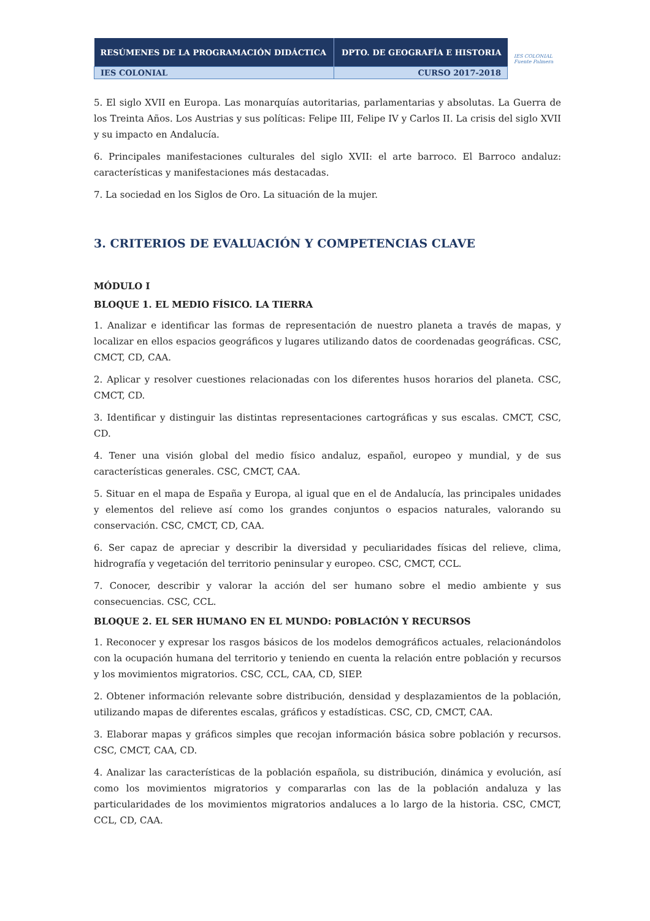| RESÚMENES DE LA PROGRAMACIÓN DIDÁCTICA | DPTO. DE GEOGRAFÍA E HISTORIA |
| IES COLONIAL | CURSO 2017-2018 |
IES COLONIAL
Fuente Palmera
5. El siglo XVII en Europa. Las monarquías autoritarias, parlamentarias y absolutas. La Guerra de los Treinta Años. Los Austrias y sus políticas: Felipe III, Felipe IV y Carlos II. La crisis del siglo XVII y su impacto en Andalucía.
6. Principales manifestaciones culturales del siglo XVII: el arte barroco. El Barroco andaluz: características y manifestaciones más destacadas.
7. La sociedad en los Siglos de Oro. La situación de la mujer.
3. CRITERIOS DE EVALUACIÓN Y COMPETENCIAS CLAVE
MÓDULO I
BLOQUE 1. EL MEDIO FÍSICO. LA TIERRA
1. Analizar e identificar las formas de representación de nuestro planeta a través de mapas, y localizar en ellos espacios geográficos y lugares utilizando datos de coordenadas geográficas. CSC, CMCT, CD, CAA.
2. Aplicar y resolver cuestiones relacionadas con los diferentes husos horarios del planeta. CSC, CMCT, CD.
3. Identificar y distinguir las distintas representaciones cartográficas y sus escalas. CMCT, CSC, CD.
4. Tener una visión global del medio físico andaluz, español, europeo y mundial, y de sus características generales. CSC, CMCT, CAA.
5. Situar en el mapa de España y Europa, al igual que en el de Andalucía, las principales unidades y elementos del relieve así como los grandes conjuntos o espacios naturales, valorando su conservación. CSC, CMCT, CD, CAA.
6. Ser capaz de apreciar y describir la diversidad y peculiaridades físicas del relieve, clima, hidrografía y vegetación del territorio peninsular y europeo. CSC, CMCT, CCL.
7. Conocer, describir y valorar la acción del ser humano sobre el medio ambiente y sus consecuencias. CSC, CCL.
BLOQUE 2. EL SER HUMANO EN EL MUNDO: POBLACIÓN Y RECURSOS
1. Reconocer y expresar los rasgos básicos de los modelos demográficos actuales, relacionándolos con la ocupación humana del territorio y teniendo en cuenta la relación entre población y recursos y los movimientos migratorios. CSC, CCL, CAA, CD, SIEP.
2. Obtener información relevante sobre distribución, densidad y desplazamientos de la población, utilizando mapas de diferentes escalas, gráficos y estadísticas. CSC, CD, CMCT, CAA.
3. Elaborar mapas y gráficos simples que recojan información básica sobre población y recursos. CSC, CMCT, CAA, CD.
4. Analizar las características de la población española, su distribución, dinámica y evolución, así como los movimientos migratorios y compararlas con las de la población andaluza y las particularidades de los movimientos migratorios andaluces a lo largo de la historia. CSC, CMCT, CCL, CD, CAA.